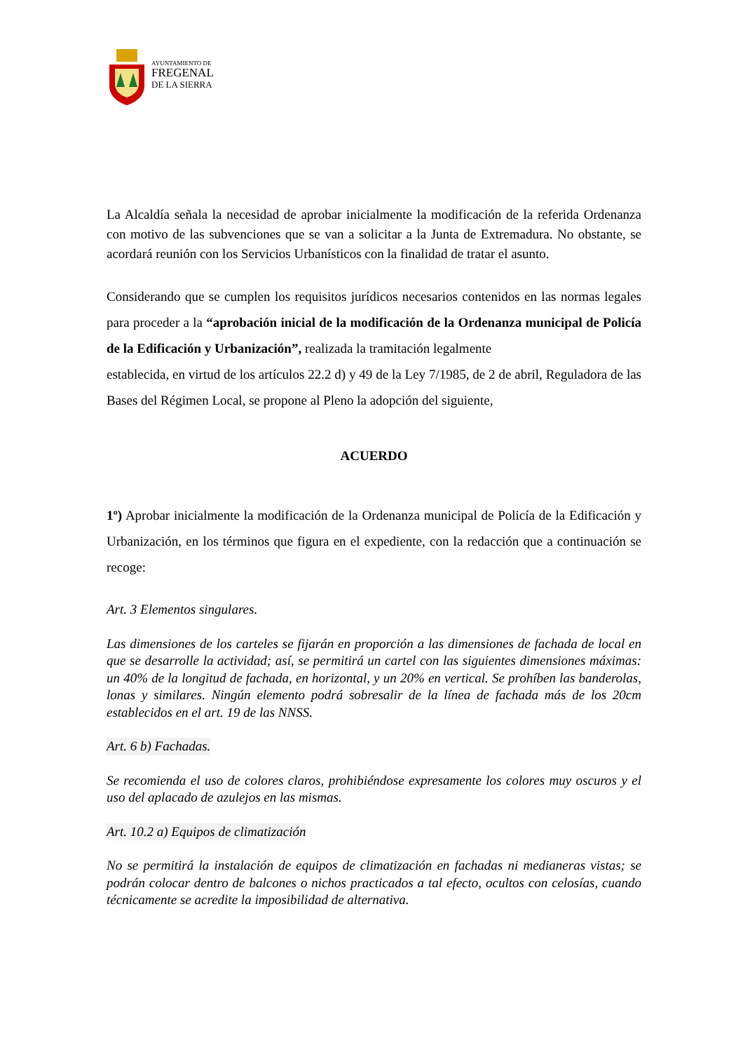AYUNTAMIENTO DE
FREGENAL
DE LA SIERRA
La Alcaldía señala la necesidad de aprobar inicialmente la modificación de la referida Ordenanza con motivo de las subvenciones que se van a solicitar a la Junta de Extremadura. No obstante, se acordará reunión con los Servicios Urbanísticos con la finalidad de tratar el asunto.
Considerando que se cumplen los requisitos jurídicos necesarios contenidos en las normas legales para proceder a la “aprobación inicial de la modificación de la Ordenanza municipal de Policía de la Edificación y Urbanización”, realizada la tramitación legalmente
establecida, en virtud de los artículos 22.2 d) y 49 de la Ley 7/1985, de 2 de abril, Reguladora de las Bases del Régimen Local, se propone al Pleno la adopción del siguiente,
ACUERDO
1º) Aprobar inicialmente la modificación de la Ordenanza municipal de Policía de la Edificación y Urbanización, en los términos que figura en el expediente, con la redacción que a continuación se recoge:
Art. 3 Elementos singulares.
Las dimensiones de los carteles se fijarán en proporción a las dimensiones de fachada de local en que se desarrolle la actividad; así, se permitirá un cartel con las siguientes dimensiones máximas: un 40% de la longitud de fachada, en horizontal, y un 20% en vertical. Se prohíben las banderolas, lonas y similares. Ningún elemento podrá sobresalir de la línea de fachada más de los 20cm establecidos en el art. 19 de las NNSS.
Art. 6 b) Fachadas.
Se recomienda el uso de colores claros, prohibiéndose expresamente los colores muy oscuros y el uso del aplacado de azulejos en las mismas.
Art. 10.2 a) Equipos de climatización
No se permitirá la instalación de equipos de climatización en fachadas ni medianeras vistas; se podrán colocar dentro de balcones o nichos practicados a tal efecto, ocultos con celosías, cuando técnicamente se acredite la imposibilidad de alternativa.